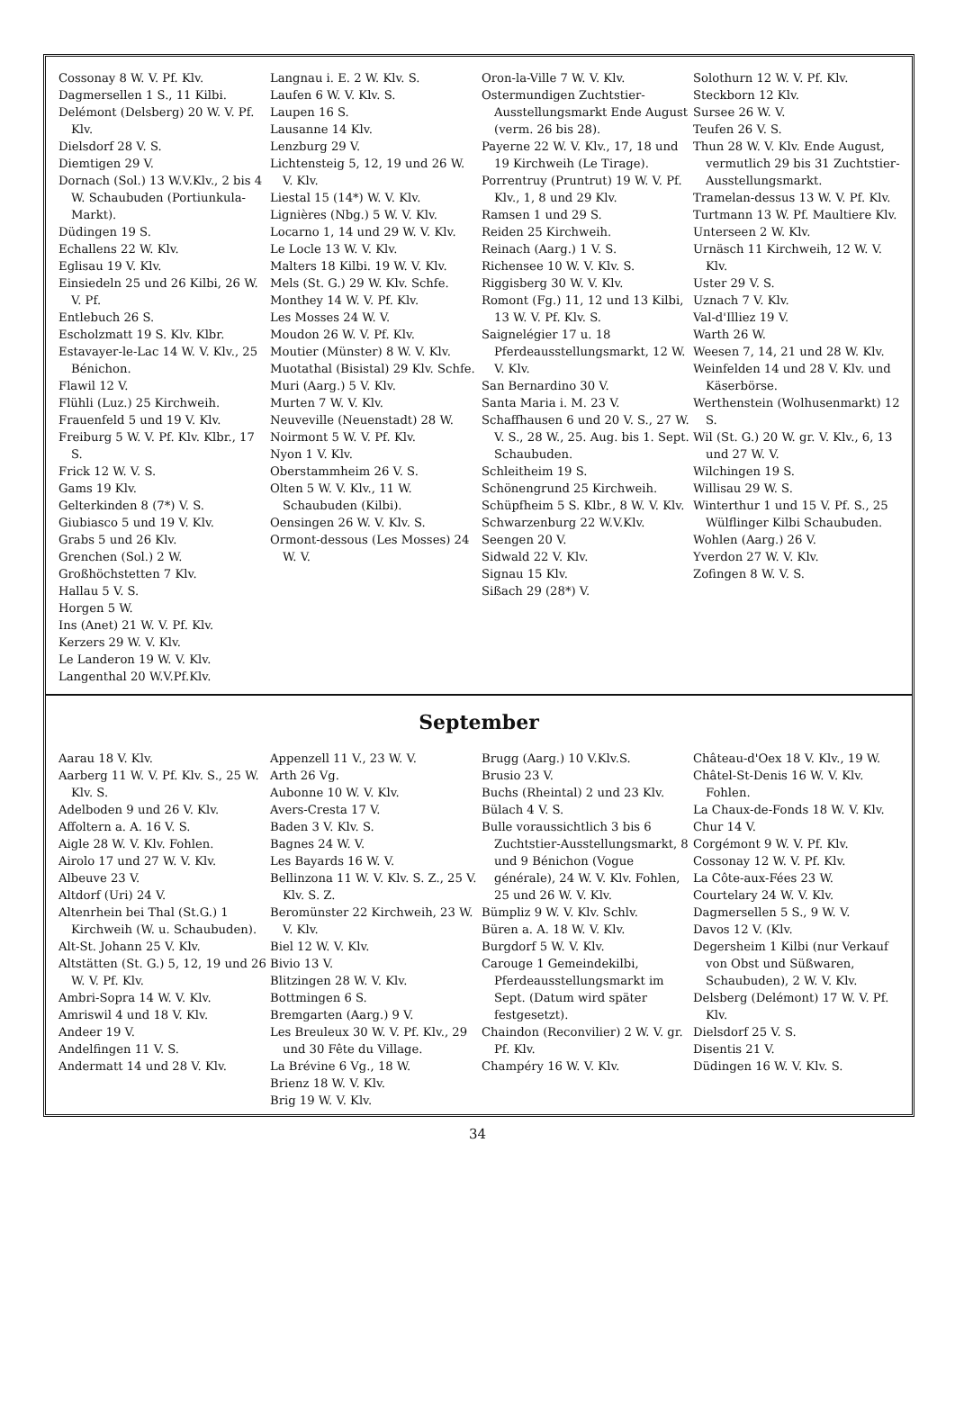Cossonay 8 W. V. Pf. Klv.
Dagmersellen 1 S., 11 Kilbi.
Delémont (Delsberg) 20 W. V. Pf. Klv.
Dielsdorf 28 V. S.
Diemtigen 29 V.
Dornach (Sol.) 13 W.V.Klv., 2 bis 4 W. Schaubuden (Portiunkula-Markt).
Düdingen 19 S.
Echallens 22 W. Klv.
Eglisau 19 V. Klv.
Einsiedeln 25 und 26 Kilbi, 26 W. V. Pf.
Entlebuch 26 S.
Escholzmatt 19 S. Klv. Klbr.
Estavayer-le-Lac 14 W. V. Klv., 25 Bénichon.
Flawil 12 V.
Flühli (Luz.) 25 Kirchweih.
Frauenfeld 5 und 19 V. Klv.
Freiburg 5 W. V. Pf. Klv. Klbr., 17 S.
Frick 12 W. V. S.
Gams 19 Klv.
Gelterkinden 8 (7*) V. S.
Giubiasco 5 und 19 V. Klv.
Grabs 5 und 26 Klv.
Grenchen (Sol.) 2 W.
Großhöchstetten 7 Klv.
Hallau 5 V. S.
Horgen 5 W.
Ins (Anet) 21 W. V. Pf. Klv.
Kerzers 29 W. V. Klv.
Le Landeron 19 W. V. Klv.
Langenthal 20 W.V.Pf.Klv.
Langnau i. E. 2 W. Klv. S.
Laufen 6 W. V. Klv. S.
Laupen 16 S.
Lausanne 14 Klv.
Lenzburg 29 V.
Lichtensteig 5, 12, 19 und 26 W. V. Klv.
Liestal 15 (14*) W. V. Klv.
Lignières (Nbg.) 5 W. V. Klv.
Locarno 1, 14 und 29 W. V. Klv.
Le Locle 13 W. V. Klv.
Malters 18 Kilbi. 19 W. V. Klv.
Mels (St. G.) 29 W. Klv. Schfe.
Monthey 14 W. V. Pf. Klv.
Les Mosses 24 W. V.
Moudon 26 W. V. Pf. Klv.
Moutier (Münster) 8 W. V. Klv.
Muotathal (Bisistal) 29 Klv. Schfe.
Muri (Aarg.) 5 V. Klv.
Murten 7 W. V. Klv.
Neuveville (Neuenstadt) 28 W.
Noirmont 5 W. V. Pf. Klv.
Nyon 1 V. Klv.
Oberstammheim 26 V. S.
Olten 5 W. V. Klv., 11 W. Schaubuden (Kilbi).
Oensingen 26 W. V. Klv. S.
Ormont-dessous (Les Mosses) 24 W. V.
Oron-la-Ville 7 W. V. Klv.
Ostermundigen Zuchtstier-Ausstellungsmarkt Ende August (verm. 26 bis 28).
Payerne 22 W. V. Klv., 17, 18 und 19 Kirchweih (Le Tirage).
Porrentruy (Pruntrut) 19 W. V. Pf. Klv., 1, 8 und 29 Klv.
Ramsen 1 und 29 S.
Reiden 25 Kirchweih.
Reinach (Aarg.) 1 V. S.
Richensee 10 W. V. Klv. S.
Riggisberg 30 W. V. Klv.
Romont (Fg.) 11, 12 und 13 Kilbi, 13 W. V. Pf. Klv. S.
Saignelégier 17 u. 18 Pferdeausstellungsmarkt, 12 W. V. Klv.
San Bernardino 30 V.
Santa Maria i. M. 23 V.
Schaffhausen 6 und 20 V. S., 27 W. V. S., 28 W., 25. Aug. bis 1. Sept. Schaubuden.
Schleitheim 19 S.
Schönengrund 25 Kirchweih.
Schüpfheim 5 S. Klbr., 8 W. V. Klv.
Schwarzenburg 22 W.V.Klv.
Seengen 20 V.
Sidwald 22 V. Klv.
Signau 15 Klv.
Sißach 29 (28*) V.
Solothurn 12 W. V. Pf. Klv.
Steckborn 12 Klv.
Sursee 26 W. V.
Teufen 26 V. S.
Thun 28 W. V. Klv. Ende August, vermutlich 29 bis 31 Zuchtstier-Ausstellungsmarkt.
Tramelan-dessus 13 W. V. Pf. Klv.
Turtmann 13 W. Pf. Maultiere Klv.
Unterseen 2 W. Klv.
Urnäsch 11 Kirchweih, 12 W. V. Klv.
Uster 29 V. S.
Uznach 7 V. Klv.
Val-d'Illiez 19 V.
Warth 26 W.
Weesen 7, 14, 21 und 28 W. Klv.
Weinfelden 14 und 28 V. Klv. und Käserbörse.
Werthenstein (Wolhusenmarkt) 12 S.
Wil (St. G.) 20 W. gr. V. Klv., 6, 13 und 27 W. V.
Wilchingen 19 S.
Willisau 29 W. S.
Winterthur 1 und 15 V. Pf. S., 25 Wülflinger Kilbi Schaubuden.
Wohlen (Aarg.) 26 V.
Yverdon 27 W. V. Klv.
Zofingen 8 W. V. S.
September
Aarau 18 V. Klv.
Aarberg 11 W. V. Pf. Klv. S., 25 W. Klv. S.
Adelboden 9 und 26 V. Klv.
Affoltern a. A. 16 V. S.
Aigle 28 W. V. Klv. Fohlen.
Airolo 17 und 27 W. V. Klv.
Albeuve 23 V.
Altdorf (Uri) 24 V.
Altenrhein bei Thal (St.G.) 1 Kirchweih (W. u. Schaubuden).
Alt-St. Johann 25 V. Klv.
Altstätten (St. G.) 5, 12, 19 und 26 W. V. Pf. Klv.
Ambri-Sopra 14 W. V. Klv.
Amriswil 4 und 18 V. Klv.
Andeer 19 V.
Andelfingen 11 V. S.
Andermatt 14 und 28 V. Klv.
Appenzell 11 V., 23 W. V.
Arth 26 Vg.
Aubonne 10 W. V. Klv.
Avers-Cresta 17 V.
Baden 3 V. Klv. S.
Bagnes 24 W. V.
Les Bayards 16 W. V.
Bellinzona 11 W. V. Klv. S. Z., 25 V. Klv. S. Z.
Beromünster 22 Kirchweih, 23 W. V. Klv.
Biel 12 W. V. Klv.
Bivio 13 V.
Blitzingen 28 W. V. Klv.
Bottmingen 6 S.
Bremgarten (Aarg.) 9 V.
Les Breuleux 30 W. V. Pf. Klv., 29 und 30 Fête du Village.
La Brévine 6 Vg., 18 W.
Brienz 18 W. V. Klv.
Brig 19 W. V. Klv.
Brugg (Aarg.) 10 V.Klv.S.
Brusio 23 V.
Buchs (Rheintal) 2 und 23 Klv.
Bülach 4 V. S.
Bulle voraussichtlich 3 bis 6 Zuchtstier-Ausstellungsmarkt, 8 und 9 Bénichon (Vogue générale), 24 W. V. Klv. Fohlen, 25 und 26 W. V. Klv.
Bümpliz 9 W. V. Klv. Schlv.
Büren a. A. 18 W. V. Klv.
Burgdorf 5 W. V. Klv.
Carouge 1 Gemeindekilbi, Pferdeausstellungsmarkt im Sept. (Datum wird später festgesetzt).
Chaindon (Reconvilier) 2 W. V. gr. Pf. Klv.
Champéry 16 W. V. Klv.
Château-d'Oex 18 V. Klv., 19 W.
Châtel-St-Denis 16 W. V. Klv. Fohlen.
La Chaux-de-Fonds 18 W. V. Klv.
Chur 14 V.
Corgémont 9 W. V. Pf. Klv.
Cossonay 12 W. V. Pf. Klv.
La Côte-aux-Fées 23 W.
Courtelary 24 W. V. Klv.
Dagmersellen 5 S., 9 W. V.
Davos 12 V. (Klv.
Degersheim 1 Kilbi (nur Verkauf von Obst und Süßwaren, Schaubuden), 2 W. V. Klv.
Delsberg (Delémont) 17 W. V. Pf. Klv.
Dielsdorf 25 V. S.
Disentis 21 V.
Düdingen 16 W. V. Klv. S.
34